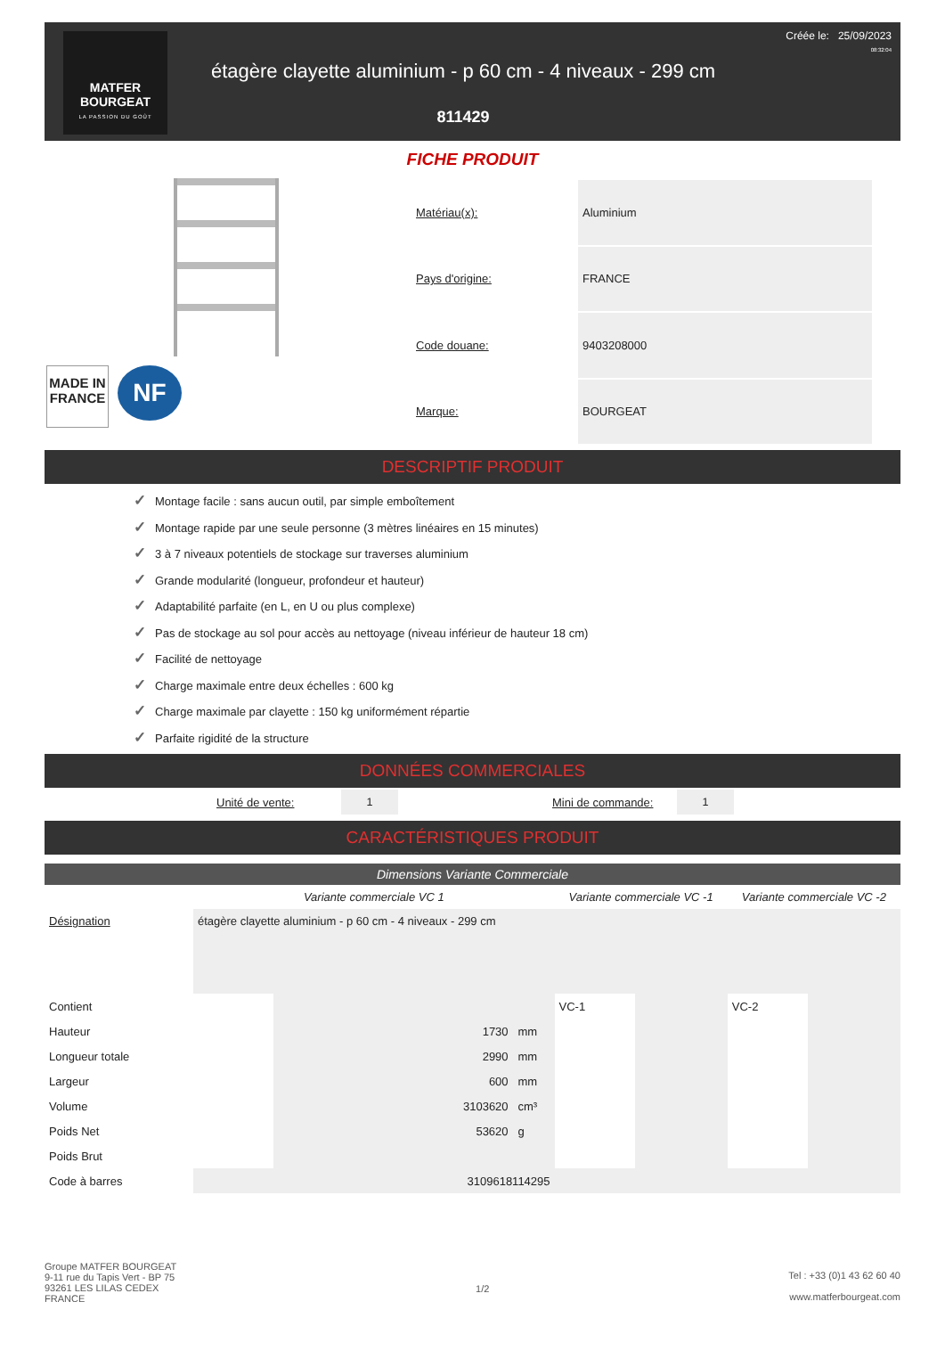MATFER
BOURGEAT
LA PASSION DU GOÛT
étagère clayette aluminium - p 60 cm - 4 niveaux - 299 cm
811429
Créée le: 25/09/2023
08:32:04
FICHE PRODUIT
MADE IN
FRANCE
NF
| Matériau(x): | Aluminium |
| Pays d'origine: | FRANCE |
| Code douane: | 9403208000 |
| Marque: | BOURGEAT |
DESCRIPTIF PRODUIT
✓ Montage facile : sans aucun outil, par simple emboîtement
✓ Montage rapide par une seule personne (3 mètres linéaires en 15 minutes)
✓ 3 à 7 niveaux potentiels de stockage sur traverses aluminium
✓ Grande modularité (longueur, profondeur et hauteur)
✓ Adaptabilité parfaite (en L, en U ou plus complexe)
✓ Pas de stockage au sol pour accès au nettoyage (niveau inférieur de hauteur 18 cm)
✓ Facilité de nettoyage
✓ Charge maximale entre deux échelles : 600 kg
✓ Charge maximale par clayette : 150 kg uniformément répartie
✓ Parfaite rigidité de la structure
DONNÉES COMMERCIALES
Unité de vente:
1
Mini de commande:
1
CARACTÉRISTIQUES PRODUIT
Dimensions Variante Commerciale
| | Variante commerciale VC 1 | | Variante commerciale VC -1 | | Variante commerciale VC -2 | |
| --- | --- | --- | --- | --- | --- | --- |
| Désignation | étagère clayette aluminium - p 60 cm - 4 niveaux - 299 cm | | | | | |
| Contient | | | VC-1 | | VC-2 | |
| Hauteur | | 1730 mm | | | | |
| Longueur totale | | 2990 mm | | | | |
| Largeur | | 600 mm | | | | |
| Volume | | 3103620 cm³ | | | | |
| Poids Net | | 53620 g | | | | |
| Poids Brut | | | | | | |
| Code à barres | 3109618114295 | | | | | |
Groupe MATFER BOURGEAT
9-11 rue du Tapis Vert - BP 75
93261 LES LILAS CEDEX
FRANCE
1/2
Tel : +33 (0)1 43 62 60 40
www.matferbourgeat.com